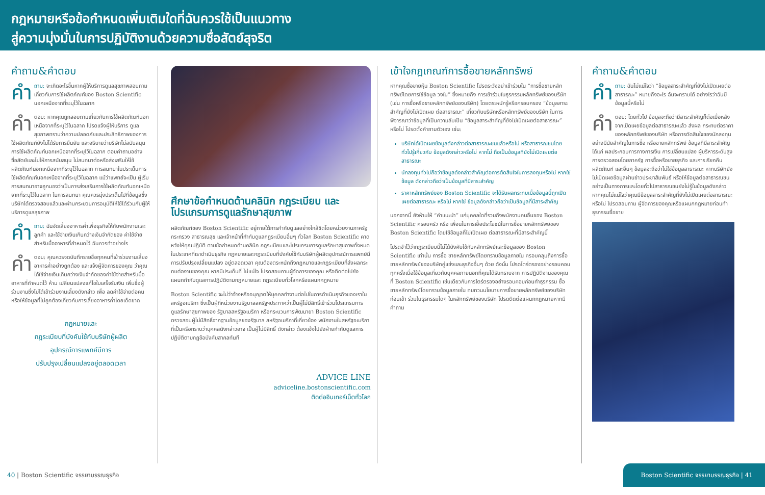กฎหมายหรือข้อกำหนดเพิ่มเติมใดที่ฉันควรใช้เป็นแนวทาง
สู่ความมุ่งมั่นในการปฏิบัติงานด้วยความซื่อสัตย์สุจริต
คำถาม&คำตอบ
คำ ถาม: จะเกิดอะไรขึ้นหากผู้ให้บริการดูแลสุขภาพสอบถามเกี่ยวกับการใช้ผลิตภัณฑ์ของ Boston Scientific นอกเหนือจากที่ระบุไว้ในฉลาก
คำ ตอบ: หากคุณถูกสอบถามเกี่ยวกับการใช้ผลิตภัณฑ์นอกเหนือจากที่ระบุไว้ในฉลาก โปรดแจ้งผู้ให้บริการ ดูแลสุขภาพทราบว่าความปลอดภัยและประสิทธิภาพของการใช้ผลิตภัณฑ์ยังไม่ได้รับการยืนยัน และอธิบายว่าบริษัทไม่สนับสนุนการใช้ผลิตภัณฑ์นอกเหนือจากที่ระบุไว้ในฉลาก ตอบคำถามอย่าง ซื่อสัตย์และไม่ให้การสนับสนุน ไม่สนทนาต่อหรือส่งเสริมให้ใช้ผลิตภัณฑ์นอกเหนือจากที่ระบุไว้ในฉลาก การสนทนาในประเด็นการใช้ผลิตภัณฑ์นอกเหนือจากที่ระบุไว้ในฉลาก แม้ว่าแพทย์จะเป็น ผู้เริ่มการสนทนาอาจถูกมองว่าเป็นการส่งเสริมการใช้ผลิตภัณฑ์นอกเหนือจากที่ระบุไว้ในฉลาก ในการสนทนา คุณควรมุ่งประเด็นไปที่ข้อมูลซึ่งบริษัทได้ตรวจสอบแล้วและผ่านกระบวนการอนุมัติให้ใช้ได้ร่วมกับผู้ให้บริการดูแลสุขภาพ
คำ ถาม: ฉันจัดเลี้ยงอาหารค่ำเพื่อธุรกิจให้กับพนักงานและลูกค้า และใช้จ่ายเงินเกินกว่างเงินจำกัดของ ค่าใช้จ่ายสำหรับมื้ออาหารที่กำหนดไว้ ฉันควรทำอย่างไร
คำ ตอบ: คุณควรจดบันทึกรายชื่อทุกคนที่เข้าร่วมงานเลี้ยงอาหารค่ำอย่างถูกต้อง และแจ้งผู้จัดการของคุณ ว่าคุณได้ใช้จ่ายเงินเกินกว่างเงินจำกัดของค่าใช้จ่ายสำหรับมื้ออาหารที่กำหนดไว้ ห้าม เปลี่ยนแปลงแก้ไขใบเสร็จรับเงิน เพิ่มชื่อผู้ร่วมงานซึ่งไม่ได้เข้าร่วมงานเลี้ยงดังกล่าว เพื่อ ลดค่าใช้จ่ายต่อคน หรือให้ข้อมูลที่ไม่ถูกต้องเกี่ยวกับการเลี้ยงอาหารค่ำโดยเด็ดขาด
กฎหมายและ
กฎระเบียบที่บังคับใช้กับบริษัทผู้ผลิต
อุปกรณ์การแพทย์มีการ
ปรับปรุงเปลี่ยนแปลงอยู่ตลอดเวลา
ศึกษาข้อกำหนดด้านคลินิก กฎระเบียบ และโปรแกรมการดูแลรักษาสุขภาพ
ผลิตภัณฑ์ของ Boston Scientific อยู่ภายใต้การกำกับดูแลอย่างใกล้ชิดโดยหน่วยงานภาครัฐ กระทรวง สาธารณสุข และเจ้าหน้าที่กำกับดูแลกฎระเบียบอื่นๆ ทั่วโลก Boston Scientific คาดหวังให้คุณปฏิบัติ ตามข้อกำหนดด้านคลินิก กฎระเบียบและโปรแกรมการดูแลรักษาสุขภาพทั้งหมดในประเทศที่เราดำเนินธุรกิจ กฎหมายและกฎระเบียบที่บังคับใช้กับบริษัทผู้ผลิตอุปกรณ์การแพทย์มีการปรับปรุงเปลี่ยนแปลง อยู่ตลอดเวลา คุณต้องตระหนักถึงกฎหมายและกฎระเบียบที่ส่งผลกระทบต่องานของคุณ หากมีประเด็นที่ ไม่แน่ใจ โปรดสอบถามผู้จัดการของคุณ หรือติดต่อไปยังแผนกกำกับดูแลการปฏิบัติตามกฎหมายและ กฎระเบียบทั่วโลกหรือแผนกกฎหมาย
Boston Scientific จะไม่ว่าจ้างหรืออนุญาตให้บุคคลทำงานต่อไปในการดำเนินธุรกิจของเราในสหรัฐอเมริกา ซึ่งเป็นผู้ที่หน่วยงานรัฐบาลสหรัฐฯประกาศว่าเป็นผู้ไม่มีสิทธิ์เข้าร่วมโปรแกรมการดูแลรักษาสุขภาพของ รัฐบาลสหรัฐอเมริกา หรือกระบวนการพัฒนายา Boston Scientific ตรวจสอบผู้ไม่มีสิทธิ์จากฐานข้อมูลของรัฐบาล สหรัฐอเมริกาที่เกี่ยวข้อง พนักงานในสหรัฐอเมริกาที่เป็นหรือทราบว่าบุคคลดังกล่าวอาจ เป็นผู้ไม่มีสิทธิ์ ดังกล่าว ต้องแจ้งไปยังฝ่ายกำกับดูแลการปฏิบัติตามกฎข้อบังคับสากลทันที
ADVICE LINE
adviceline.bostonscientific.com
ติดต่ออินเทอร์เน็ตทั่วโลก
เข้าใจกฎเกณฑ์การซื้อขายหลักทรัพย์
หากคุณซื้อขายหุ้น Boston Scientific โปรดระวังอย่าเข้าร่วมใน “การซื้อขายหลักทรัพย์โดยการใช้ข้อมูล วงใน” ซึ่งหมายถึง การเข้าร่วมในธุรกรรมหลักทรัพย์ของบริษัท (เช่น การซื้อหรือขายหลักทรัพย์ของบริษัท) โดยตระหนักรู้หรือครอบครอง “ข้อมูลสาระสำคัญที่ยังไม่เปิดเผย ต่อสาธารณะ” เกี่ยวกับบริษัทหรือหลักทรัพย์ของบริษัท ในการพิจารณาว่าข้อมูลที่เป็นความลับเป็น “ข้อมูลสาระสำคัญที่ยังไม่เปิดเผยต่อสาธารณะ” หรือไม่ โปรดตั้งคำถามตัวเอง เช่น:
บริษัทได้เปิดเผยข้อมูลดังกล่าวต่อสาธารณะชนแล้วหรือไม่ หรือสาธารณชนโดยทั่วไปรู้เกี่ยวกับ ข้อมูลดังกล่าวหรือไม่ หากไม่ ถือเป็นข้อมูลที่ยังไม่เปิดเผยต่อสาธารณะ
นักลงทุนทั่วไปถือว่าข้อมูลดังกล่าวสำคัญต่อการตัดสินใจในการลงทุนหรือไม่ หากใช่ ข้อมูล ดังกล่าวถือว่าเป็นข้อมูลที่มีสาระสำคัญ
ราคาหลักทรัพย์ของ Boston Scientific จะได้รับผลกระทบเมื่อข้อมูลนี้ถูกเปิดเผยต่อสาธารณะ หรือไม่ หากใช่ ข้อมูลดังกล่าวถือว่าเป็นข้อมูลที่มีสาระสำคัญ
นอกจากนี้ ยังห้ามให้ “คำแนะนำ” แก่บุคคลใดที่รวมถึงพนักงานคนอื่นของ Boston Scientific ครอบครัว หรือ เพื่อนในการเอื้อประโยชน์ในการซื้อขายหลักทรัพย์ของ Boston Scientific โดยใช้ข้อมูลที่ไม่เปิดเผย ต่อสาธารณะที่มีสาระสำคัญนี้
โปรดจำไว้ว่ากฎระเบียบนี้ไม่ได้บังคับใช้กับหลักทรัพย์และข้อมูลของ Boston Scientific เท่านั้น การซื้อ ขายหลักทรัพย์โดยทราบข้อมูลภายใน ครอบคลุมถึงการซื้อขายหลักทรัพย์ของบริษัทคู่แข่งและธุรกิจอื่นๆ ด้วย ดังนั้น โปรดไตร่ตรองอย่างรอบคอบทุกครั้งเมื่อใช้ข้อมูลเกี่ยวกับบุคคลภายนอกที่คุณได้รับทราบจาก การปฏิบัติงานของคุณที่ Boston Scientific เช่นเดียวกับการไตร่ตรองอย่างรอบคอบก่อนทำธุรกรรม ซื้อขายหลักทรัพย์โดยทราบข้อมูลภายใน ทบทวนนโยบายการซื้อขายหลักทรัพย์ของบริษัทก่อนเข้า ร่วมในธุรกรรมใดๆ ในหลักทรัพย์ของบริษัท โปรดติดต่อแผนกกฎหมายหากมีคำถาม
คำถาม&คำตอบ
คำ ถาม: ฉันไม่แน่ใจว่า “ข้อมูลสาระสำคัญที่ยังไม่เปิดเผยต่อสาธารณะ” หมายถึงอะไร ฉันจะทราบได้ อย่างไรว่าฉันมีข้อมูลนี้หรือไม่
คำ ตอบ: โดยทั่วไป ข้อมูลจะถือว่ามีสาระสำคัญก็ต่อเมื่อหลังจากเปิดเผยข้อมูลต่อสาธารณะแล้ว ส่งผล กระทบต่อราคาของหลักทรัพย์ของบริษัท หรือการตัดสินใจของนักลงทุนอย่างมีนัยสำคัญในการซื้อ หรือขายหลักทรัพย์ ข้อมูลที่มีสาระสำคัญ ได้แก่ ผลประกอบการทางการเงิน การเปลี่ยนแปลง ผู้บริหารระดับสูง การตรวจสอบโดยภาครัฐ การซื้อหรือขายธุรกิจ และการเรียกคืนผลิตภัณฑ์ และอื่นๆ ข้อมูลจะถือว่าไม่ใช่ข้อมูลสาธารณะ หากบริษัทยังไม่เปิดเผยข้อมูลผ่านข่าวประชาสัมพันธ์ หรือให้ข้อมูลต่อสาธารณชนอย่างเป็นทางการและโดยทั่วไปสาธารณชนยังไม่รู้ในข้อมูลดังกล่าว หากคุณไม่แน่ใจว่าคุณมีข้อมูลสาระสำคัญที่ยังไม่เปิดเผยต่อสาธารณะหรือไม่ โปรดสอบถาม ผู้จัดการของคุณหรือแผนกกฎหมายก่อนทำธุรกรรมซื้อขาย
40 | Boston Scientific จรรยาบรรณธุรกิจ
Boston Scientific จรรยาบรรณธุรกิจ | 41